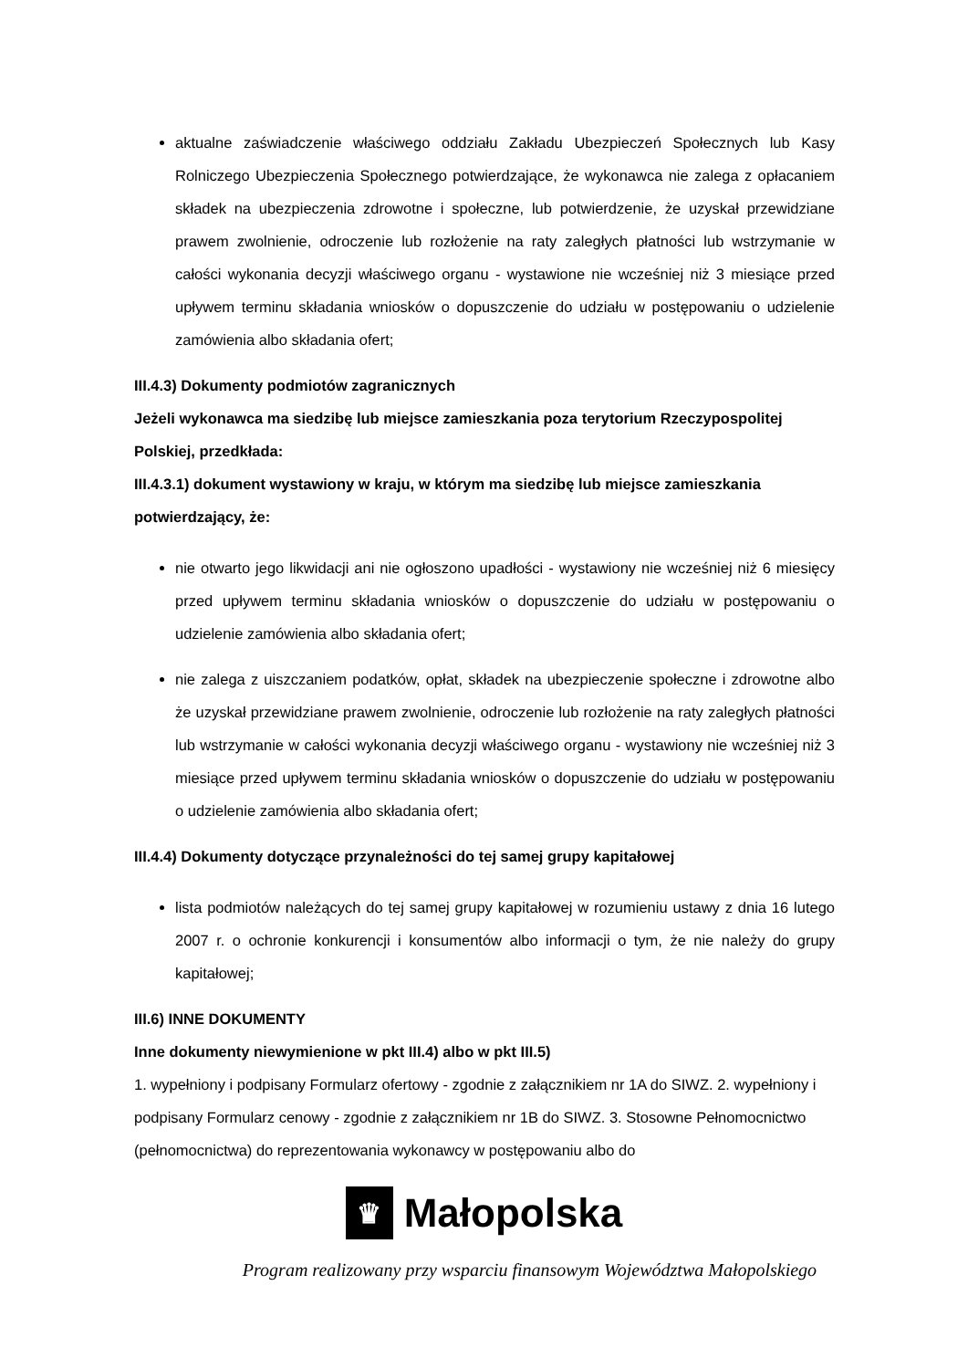aktualne zaświadczenie właściwego oddziału Zakładu Ubezpieczeń Społecznych lub Kasy Rolniczego Ubezpieczenia Społecznego potwierdzające, że wykonawca nie zalega z opłacaniem składek na ubezpieczenia zdrowotne i społeczne, lub potwierdzenie, że uzyskał przewidziane prawem zwolnienie, odroczenie lub rozłożenie na raty zaległych płatności lub wstrzymanie w całości wykonania decyzji właściwego organu - wystawione nie wcześniej niż 3 miesiące przed upływem terminu składania wniosków o dopuszczenie do udziału w postępowaniu o udzielenie zamówienia albo składania ofert;
III.4.3) Dokumenty podmiotów zagranicznych
Jeżeli wykonawca ma siedzibę lub miejsce zamieszkania poza terytorium Rzeczypospolitej Polskiej, przedkłada:
III.4.3.1) dokument wystawiony w kraju, w którym ma siedzibę lub miejsce zamieszkania potwierdzający, że:
nie otwarto jego likwidacji ani nie ogłoszono upadłości - wystawiony nie wcześniej niż 6 miesięcy przed upływem terminu składania wniosków o dopuszczenie do udziału w postępowaniu o udzielenie zamówienia albo składania ofert;
nie zalega z uiszczaniem podatków, opłat, składek na ubezpieczenie społeczne i zdrowotne albo że uzyskał przewidziane prawem zwolnienie, odroczenie lub rozłożenie na raty zaległych płatności lub wstrzymanie w całości wykonania decyzji właściwego organu - wystawiony nie wcześniej niż 3 miesiące przed upływem terminu składania wniosków o dopuszczenie do udziału w postępowaniu o udzielenie zamówienia albo składania ofert;
III.4.4) Dokumenty dotyczące przynależności do tej samej grupy kapitałowej
lista podmiotów należących do tej samej grupy kapitałowej w rozumieniu ustawy z dnia 16 lutego 2007 r. o ochronie konkurencji i konsumentów albo informacji o tym, że nie należy do grupy kapitałowej;
III.6) INNE DOKUMENTY
Inne dokumenty niewymienione w pkt III.4) albo w pkt III.5)
1. wypełniony i podpisany Formularz ofertowy - zgodnie z załącznikiem nr 1A do SIWZ. 2. wypełniony i podpisany Formularz cenowy - zgodnie z załącznikiem nr 1B do SIWZ. 3. Stosowne Pełnomocnictwo (pełnomocnictwa) do reprezentowania wykonawcy w postępowaniu albo do
♛
Małopolska
Program realizowany przy wsparciu finansowym Województwa Małopolskiego